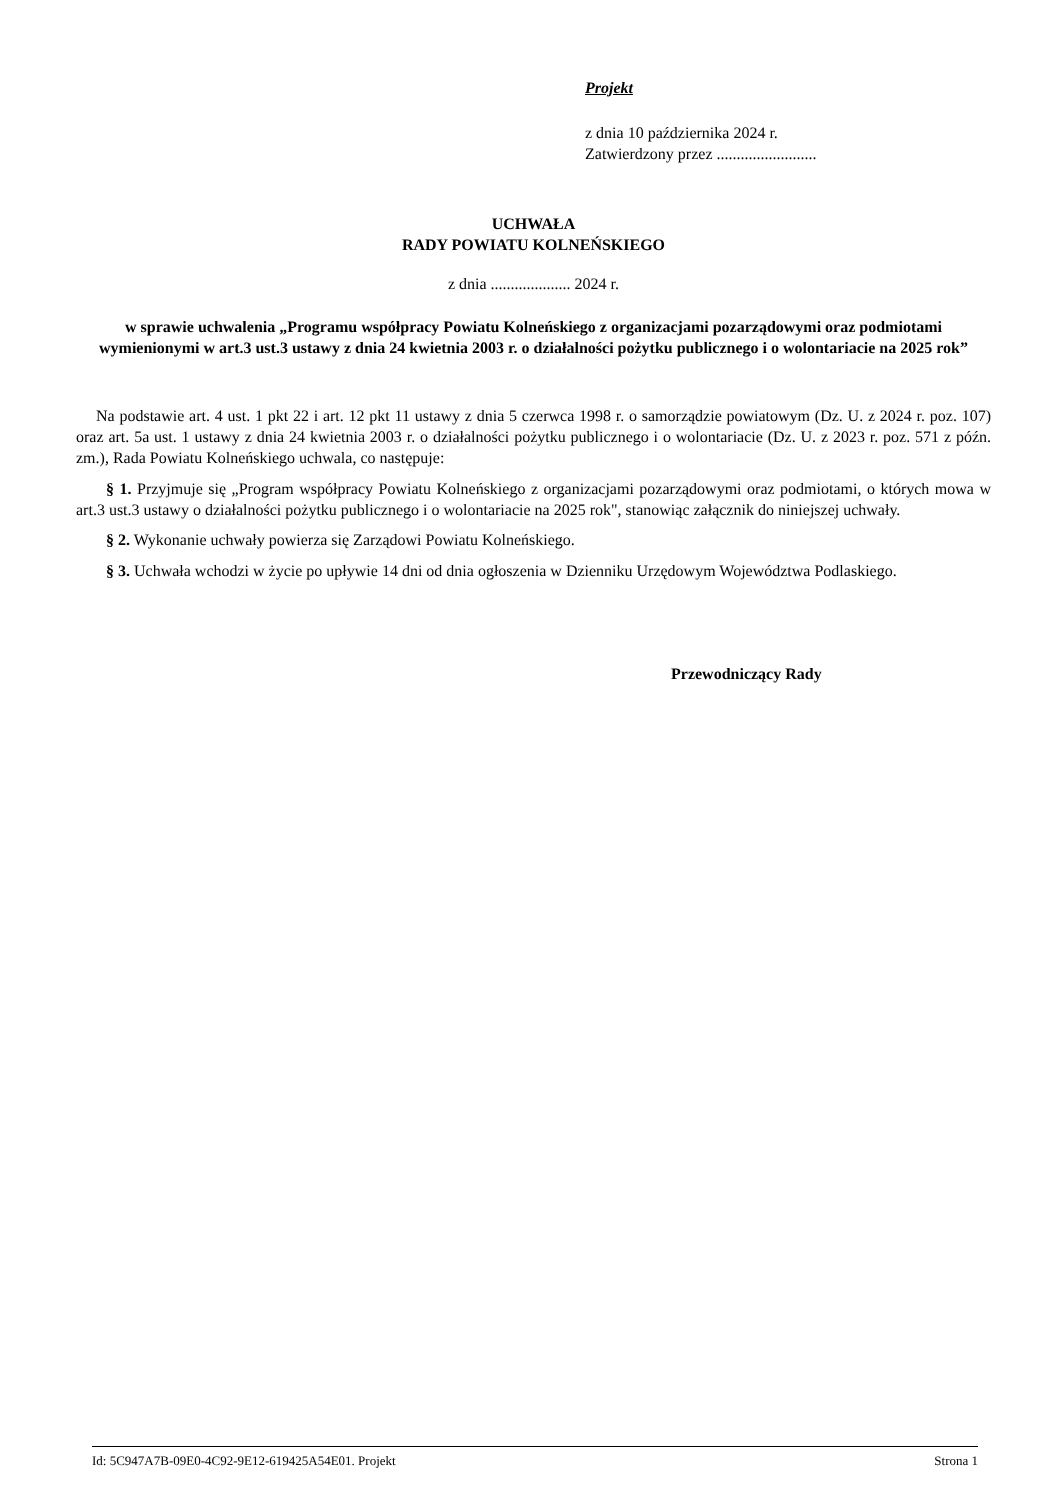Projekt
z dnia 10 października 2024 r.
Zatwierdzony przez .........................
UCHWAŁA
RADY POWIATU KOLNEŃSKIEGO
z dnia .................... 2024 r.
w sprawie uchwalenia „Programu współpracy Powiatu Kolneńskiego z organizacjami pozarządowymi oraz podmiotami wymienionymi w art.3 ust.3 ustawy z dnia 24 kwietnia 2003 r. o działalności pożytku publicznego i o wolontariacie na 2025 rok”
Na podstawie art. 4 ust. 1 pkt 22 i art. 12 pkt 11 ustawy z dnia 5 czerwca 1998 r. o samorządzie powiatowym (Dz. U. z 2024 r. poz. 107) oraz art. 5a ust. 1 ustawy z dnia 24 kwietnia 2003 r. o działalności pożytku publicznego i o wolontariacie (Dz. U. z 2023 r. poz. 571 z późn. zm.), Rada Powiatu Kolneńskiego uchwala, co następuje:
§ 1. Przyjmuje się „Program współpracy Powiatu Kolneńskiego z organizacjami pozarządowymi oraz podmiotami, o których mowa w art.3 ust.3 ustawy o działalności pożytku publicznego i o wolontariacie na 2025 rok", stanowiąc załącznik do niniejszej uchwały.
§ 2. Wykonanie uchwały powierza się Zarządowi Powiatu Kolneńskiego.
§ 3. Uchwała wchodzi w życie po upływie 14 dni od dnia ogłoszenia w Dzienniku Urzędowym Województwa Podlaskiego.
Przewodniczący Rady
Id: 5C947A7B-09E0-4C92-9E12-619425A54E01. Projekt Strona 1